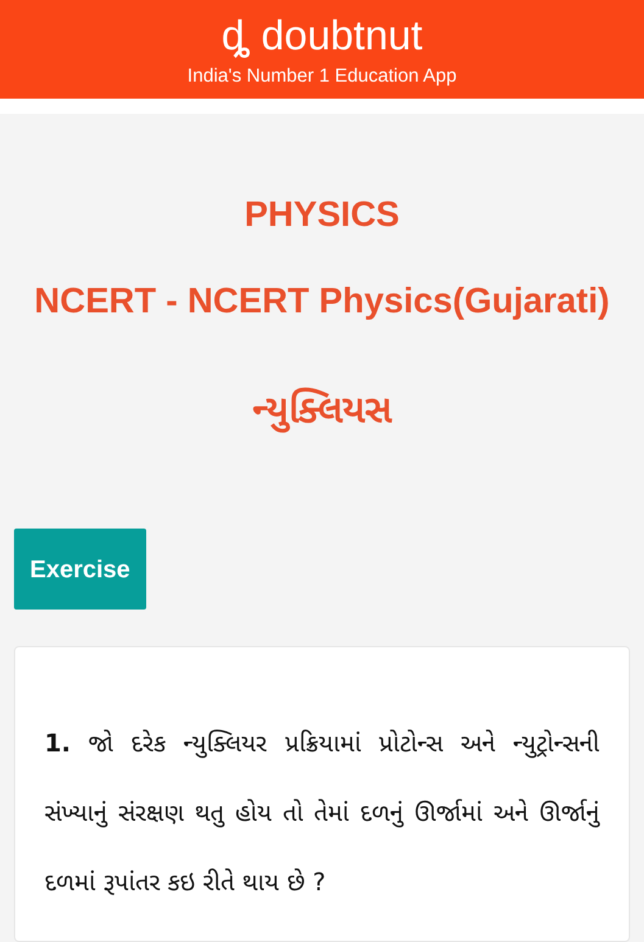ȡ doubtnut
India's Number 1 Education App
PHYSICS
NCERT - NCERT Physics(Gujarati)
ન્યુક્લિયસ
Exercise
1. જો દરેક ન્યુક્લિયર પ્રક્રિયામાં પ્રોટોન્સ અને ન્યુટ્રોન્સની સંખ્યાનું સંરક્ષણ થતુ હોય તો તેમાં દળનું ઊર્જામાં અને ઊર્જાનું દળમાં રૂપાંતર કઇ રીતે થાય છે ?